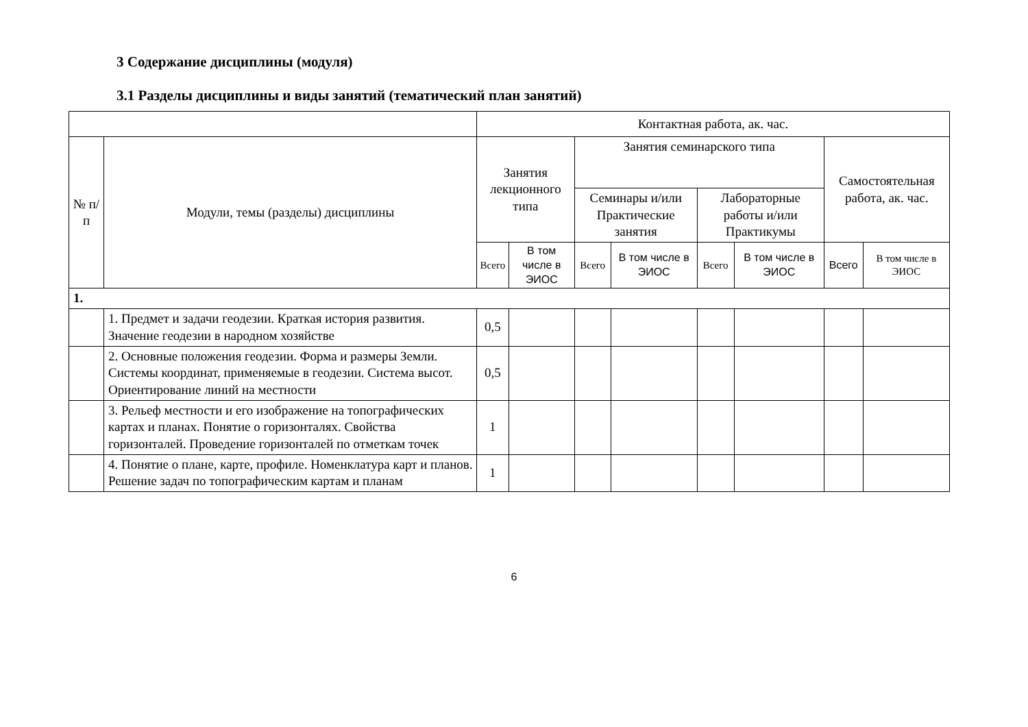3 Содержание дисциплины (модуля)
3.1 Разделы дисциплины и виды занятий (тематический план занятий)
| | | Контактная работа, ак. час. | | | | | | | |
| --- | --- | --- | --- | --- | --- | --- | --- | --- | --- |
| № п/п | Модули, темы (разделы) дисциплины | Занятия лекционного типа | | Занятия семинарского типа | | | | Самостоятельная работа, ак. час. | |
| | | | | Семинары и/или Практические занятия | | Лабораторные работы и/или Практикумы | | | |
| | | Всего | В том числе в ЭИОС | Всего | В том числе в ЭИОС | Всего | В том числе в ЭИОС | Всего | В том числе в ЭИОС |
| 1. | | | | | | | | | |
| | 1. Предмет и задачи геодезии. Краткая история развития. Значение геодезии в народном хозяйстве | 0,5 | | | | | | | |
| | 2. Основные положения геодезии. Форма и размеры Земли. Системы координат, применяемые в геодезии. Система высот. Ориентирование линий на местности | 0,5 | | | | | | | |
| | 3. Рельеф местности и его изображение на топографических картах и планах. Понятие о горизонталях. Свойства горизонталей. Проведение горизонталей по отметкам точек | 1 | | | | | | | |
| | 4. Понятие о плане, карте, профиле. Номенклатура карт и планов. Решение задач по топографическим картам и планам | 1 | | | | | | | |
6